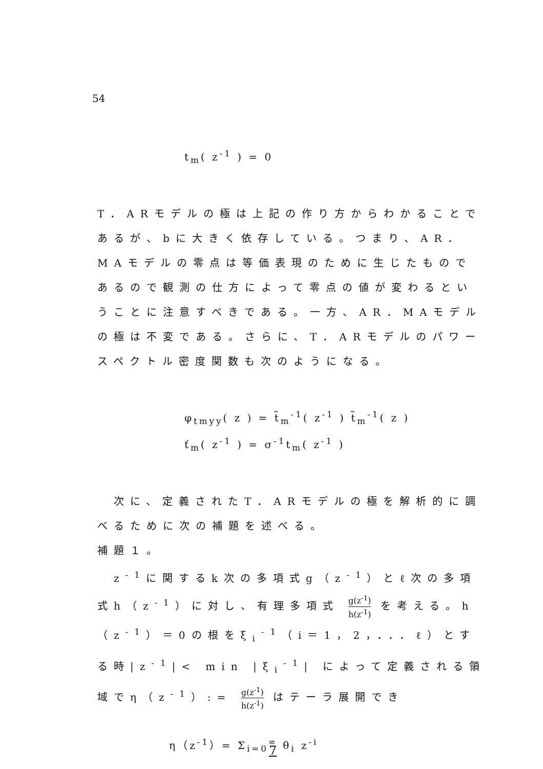54
t<sub>m</sub>( z<sup>-1</sup> ) = 0
T．ARモデルの極は上記の作り方からわかることであるが、bに大きく依存している。つまり、AR．MAモデルの零点は等価表現のために生じたものであるので観測の仕方によって零点の値が変わるということに注意すべきである。一方、AR．MAモデルの極は不変である。さらに、T．ARモデルのパワースペクトル密度関数も次のようになる。
φ<sub>tmyy</sub>( z ) = t̃<sub>m</sub><sup>-1</sup>( z<sup>-1</sup> ) t̃<sub>m</sub><sup>-1</sup>( z )
ť<sub>m</sub>( z<sup>-1</sup> ) = σ<sup>-1</sup>t<sub>m</sub>( z<sup>-1</sup> )
　次に、定義されたT．ARモデルの極を解析的に調べるために次の補題を述べる。
補題１。
　z<sup>-1</sup>に関するk次の多項式g（z<sup>-1</sup>）とℓ次の多項式h（z<sup>-1</sup>）に対し、有理多項式 g(z<sup>-1</sup>) h(z<sup>-1</sup>) を考える。h（z<sup>-1</sup>）＝0の根をξ<sub>i</sub><sup>-1</sup>（i＝1，2，．．．ℓ）とする時|z<sup>-1</sup>|< min |ξ<sub>i</sub><sup>-1</sup>| によって定義される領域でη（z<sup>-1</sup>）:= g(z<sup>-1</sup>) h(z<sup>-1</sup>) はテーラ展開でき
η（z<sup>-1</sup>）= Σ<sub>i=0</sub><sup>∞</sup> θ<sub>i</sub> z<sup>-i</sup>
7